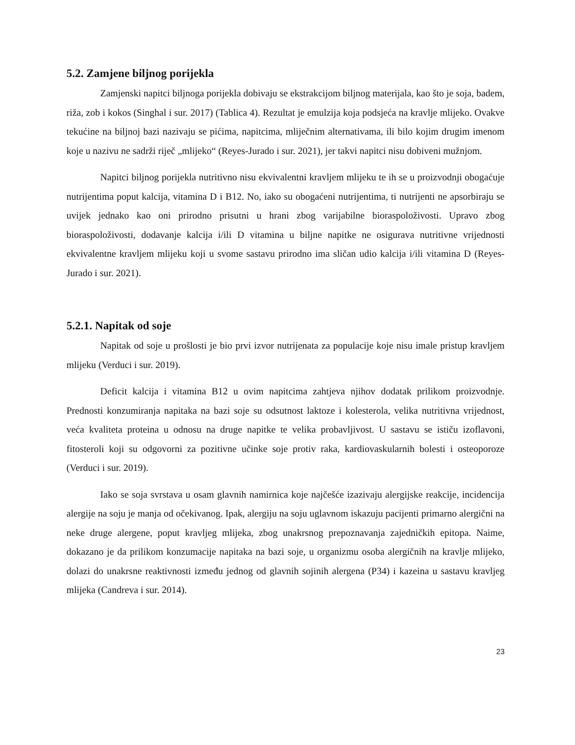5.2. Zamjene biljnog porijekla
Zamjenski napitci biljnoga porijekla dobivaju se ekstrakcijom biljnog materijala, kao što je soja, badem, riža, zob i kokos (Singhal i sur. 2017) (Tablica 4). Rezultat je emulzija koja podsjeća na kravlje mlijeko. Ovakve tekućine na biljnoj bazi nazivaju se pićima, napitcima, mliječnim alternativama, ili bilo kojim drugim imenom koje u nazivu ne sadrži riječ „mlijeko“ (Reyes-Jurado i sur. 2021), jer takvi napitci nisu dobiveni mužnjom.
Napitci biljnog porijekla nutritivno nisu ekvivalentni kravljem mlijeku te ih se u proizvodnji obogaćuje nutrijentima poput kalcija, vitamina D i B12. No, iako su obogaćeni nutrijentima, ti nutrijenti ne apsorbiraju se uvijek jednako kao oni prirodno prisutni u hrani zbog varijabilne bioraspoloživosti. Upravo zbog bioraspoloživosti, dodavanje kalcija i/ili D vitamina u biljne napitke ne osigurava nutritivne vrijednosti ekvivalentne kravljem mlijeku koji u svome sastavu prirodno ima sličan udio kalcija i/ili vitamina D (Reyes-Jurado i sur. 2021).
5.2.1. Napitak od soje
Napitak od soje u prošlosti je bio prvi izvor nutrijenata za populacije koje nisu imale pristup kravljem mlijeku (Verduci i sur. 2019).
Deficit kalcija i vitamina B12 u ovim napitcima zahtjeva njihov dodatak prilikom proizvodnje. Prednosti konzumiranja napitaka na bazi soje su odsutnost laktoze i kolesterola, velika nutritivna vrijednost, veća kvaliteta proteina u odnosu na druge napitke te velika probavljivost. U sastavu se ističu izoflavoni, fitosteroli koji su odgovorni za pozitivne učinke soje protiv raka, kardiovaskularnih bolesti i osteoporoze (Verduci i sur. 2019).
Iako se soja svrstava u osam glavnih namirnica koje najčešće izazivaju alergijske reakcije, incidencija alergije na soju je manja od očekivanog. Ipak, alergiju na soju uglavnom iskazuju pacijenti primarno alergični na neke druge alergene, poput kravljeg mlijeka, zbog unakrsnog prepoznavanja zajedničkih epitopa. Naime, dokazano je da prilikom konzumacije napitaka na bazi soje, u organizmu osoba alergičnih na kravlje mlijeko, dolazi do unakrsne reaktivnosti između jednog od glavnih sojinih alergena (P34) i kazeina u sastavu kravljeg mlijeka (Candreva i sur. 2014).
23